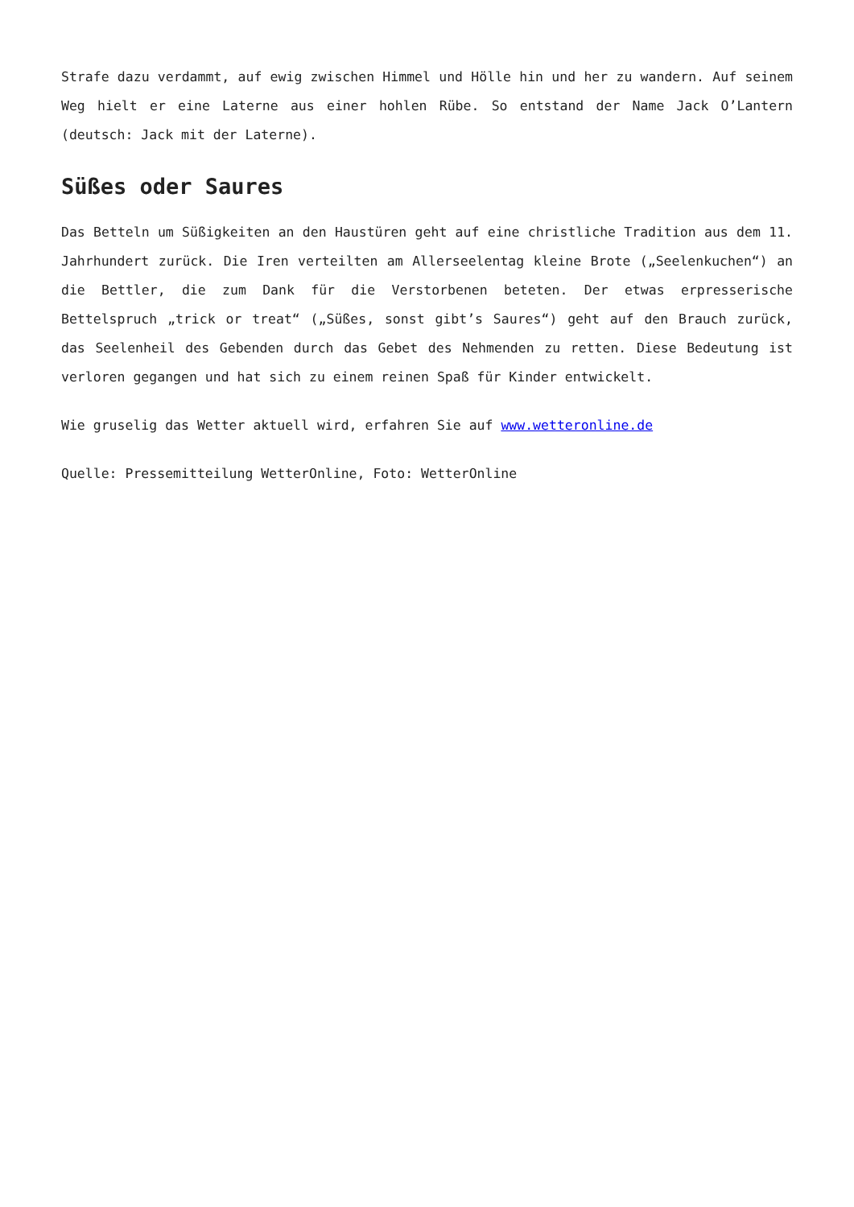Strafe dazu verdammt, auf ewig zwischen Himmel und Hölle hin und her zu wandern. Auf seinem Weg hielt er eine Laterne aus einer hohlen Rübe. So entstand der Name Jack O’Lantern (deutsch: Jack mit der Laterne).
Süßes oder Saures
Das Betteln um Süßigkeiten an den Haustüren geht auf eine christliche Tradition aus dem 11. Jahrhundert zurück. Die Iren verteilten am Allerseelentag kleine Brote („Seelenkuchen“) an die Bettler, die zum Dank für die Verstorbenen beteten. Der etwas erpresserische Bettelspruch „trick or treat“ („Süßes, sonst gibt’s Saures“) geht auf den Brauch zurück, das Seelenheil des Gebenden durch das Gebet des Nehmenden zu retten. Diese Bedeutung ist verloren gegangen und hat sich zu einem reinen Spaß für Kinder entwickelt.
Wie gruselig das Wetter aktuell wird, erfahren Sie auf www.wetteronline.de
Quelle: Pressemitteilung WetterOnline, Foto: WetterOnline